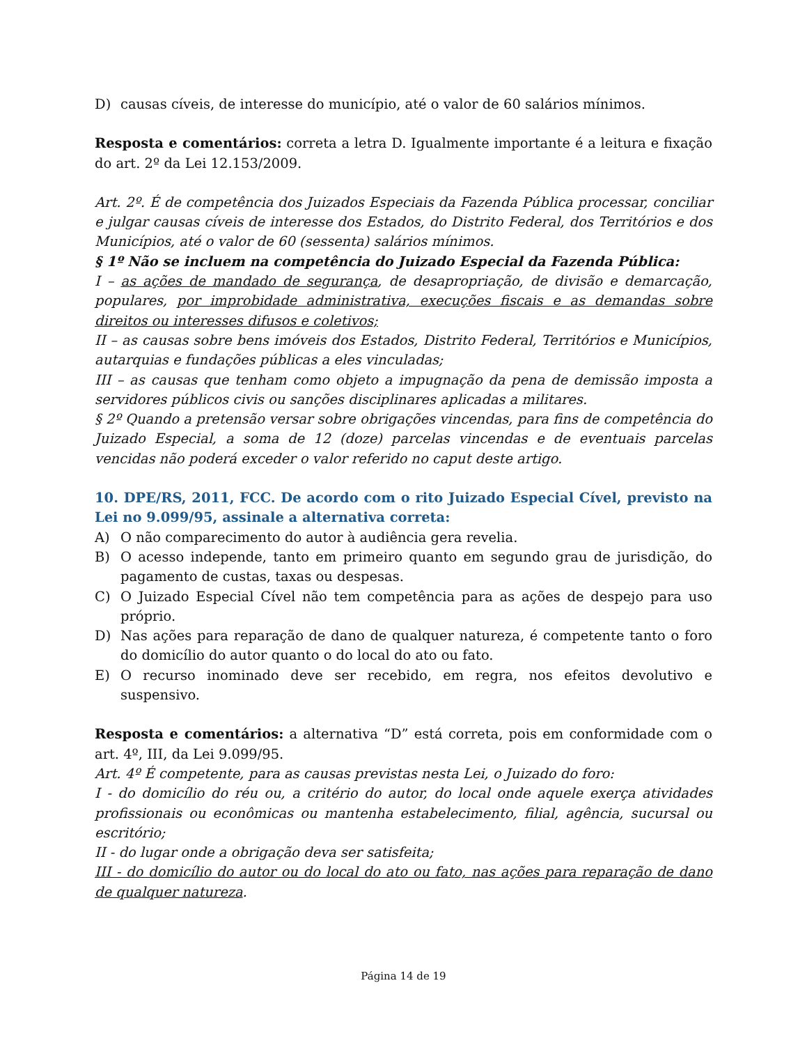D) causas cíveis, de interesse do município, até o valor de 60 salários mínimos.
Resposta e comentários: correta a letra D. Igualmente importante é a leitura e fixação do art. 2º da Lei 12.153/2009.
Art. 2º. É de competência dos Juizados Especiais da Fazenda Pública processar, conciliar e julgar causas cíveis de interesse dos Estados, do Distrito Federal, dos Territórios e dos Municípios, até o valor de 60 (sessenta) salários mínimos.
§ 1º Não se incluem na competência do Juizado Especial da Fazenda Pública:
I – as ações de mandado de segurança, de desapropriação, de divisão e demarcação, populares, por improbidade administrativa, execuções fiscais e as demandas sobre direitos ou interesses difusos e coletivos;
II – as causas sobre bens imóveis dos Estados, Distrito Federal, Territórios e Municípios, autarquias e fundações públicas a eles vinculadas;
III – as causas que tenham como objeto a impugnação da pena de demissão imposta a servidores públicos civis ou sanções disciplinares aplicadas a militares.
§ 2º Quando a pretensão versar sobre obrigações vincendas, para fins de competência do Juizado Especial, a soma de 12 (doze) parcelas vincendas e de eventuais parcelas vencidas não poderá exceder o valor referido no caput deste artigo.
10. DPE/RS, 2011, FCC. De acordo com o rito Juizado Especial Cível, previsto na Lei no 9.099/95, assinale a alternativa correta:
A) O não comparecimento do autor à audiência gera revelia.
B) O acesso independe, tanto em primeiro quanto em segundo grau de jurisdição, do pagamento de custas, taxas ou despesas.
C) O Juizado Especial Cível não tem competência para as ações de despejo para uso próprio.
D) Nas ações para reparação de dano de qualquer natureza, é competente tanto o foro do domicílio do autor quanto o do local do ato ou fato.
E) O recurso inominado deve ser recebido, em regra, nos efeitos devolutivo e suspensivo.
Resposta e comentários: a alternativa “D” está correta, pois em conformidade com o art. 4º, III, da Lei 9.099/95.
Art. 4º É competente, para as causas previstas nesta Lei, o Juizado do foro:
I - do domicílio do réu ou, a critério do autor, do local onde aquele exerça atividades profissionais ou econômicas ou mantenha estabelecimento, filial, agência, sucursal ou escritório;
II - do lugar onde a obrigação deva ser satisfeita;
III - do domicílio do autor ou do local do ato ou fato, nas ações para reparação de dano de qualquer natureza.
Página 14 de 19